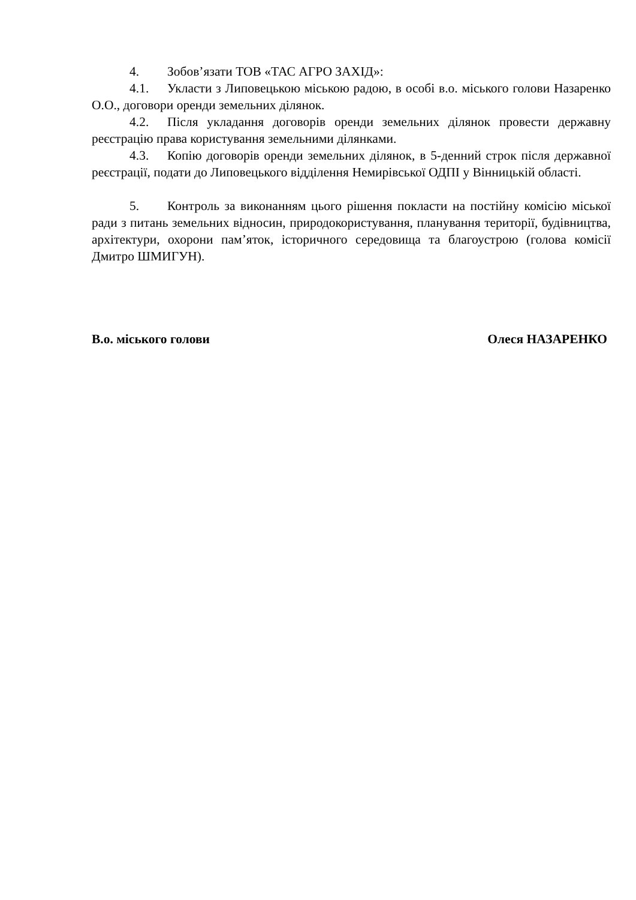4. Зобов’язати ТОВ «ТАС АГРО ЗАХІД»:
4.1. Укласти з Липовецькою міською радою, в особі в.о. міського голови Назаренко О.О., договори оренди земельних ділянок.
4.2. Після укладання договорів оренди земельних ділянок провести державну реєстрацію права користування земельними ділянками.
4.3. Копію договорів оренди земельних ділянок, в 5-денний строк після державної реєстрації, подати до Липовецького відділення Немирівської ОДПІ у Вінницькій області.
5. Контроль за виконанням цього рішення покласти на постійну комісію міської ради з питань земельних відносин, природокористування, планування території, будівництва, архітектури, охорони пам’яток, історичного середовища та благоустрою (голова комісії Дмитро ШМИГУН).
В.о. міського голови Олеся НАЗАРЕНКО